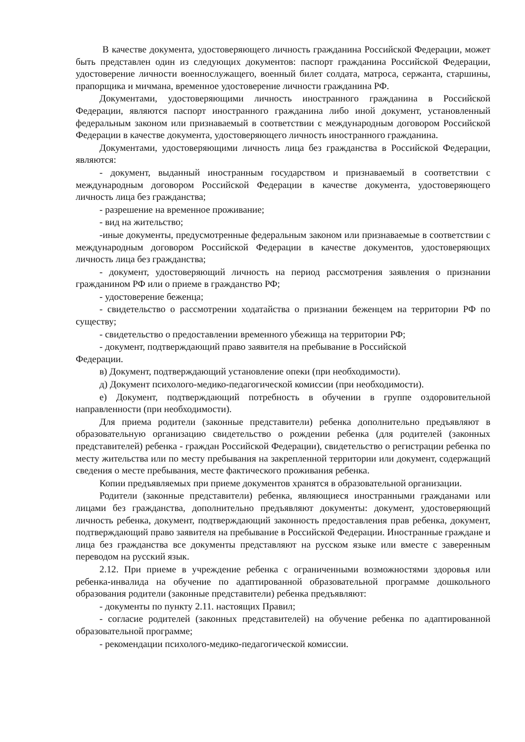В качестве документа, удостоверяющего личность гражданина Российской Федерации, может быть представлен один из следующих документов: паспорт гражданина Российской Федерации, удостоверение личности военнослужащего, военный билет солдата, матроса, сержанта, старшины, прапорщика и мичмана, временное удостоверение личности гражданина РФ.
Документами, удостоверяющими личность иностранного гражданина в Российской Федерации, являются паспорт иностранного гражданина либо иной документ, установленный федеральным законом или признаваемый в соответствии с международным договором Российской Федерации в качестве документа, удостоверяющего личность иностранного гражданина.
Документами, удостоверяющими личность лица без гражданства в Российской Федерации, являются:
- документ, выданный иностранным государством и признаваемый в соответствии с международным договором Российской Федерации в качестве документа, удостоверяющего личность лица без гражданства;
- разрешение на временное проживание;
- вид на жительство;
-иные документы, предусмотренные федеральным законом или признаваемые в соответствии с международным договором Российской Федерации в качестве документов, удостоверяющих личность лица без гражданства;
- документ, удостоверяющий личность на период рассмотрения заявления о признании гражданином РФ или о приеме в гражданство РФ;
- удостоверение беженца;
- свидетельство о рассмотрении ходатайства о признании беженцем на территории РФ по существу;
- свидетельство о предоставлении временного убежища на территории РФ;
- документ, подтверждающий право заявителя на пребывание в Российской
Федерации.
в) Документ, подтверждающий установление опеки (при необходимости).
д) Документ психолого-медико-педагогической комиссии (при необходимости).
е) Документ, подтверждающий потребность в обучении в группе оздоровительной направленности (при необходимости).
Для приема родители (законные представители) ребенка дополнительно предъявляют в образовательную организацию свидетельство о рождении ребенка (для родителей (законных представителей) ребенка - граждан Российской Федерации), свидетельство о регистрации ребенка по месту жительства или по месту пребывания на закрепленной территории или документ, содержащий сведения о месте пребывания, месте фактического проживания ребенка.
Копии предъявляемых при приеме документов хранятся в образовательной организации.
Родители (законные представители) ребенка, являющиеся иностранными гражданами или лицами без гражданства, дополнительно предъявляют документы: документ, удостоверяющий личность ребенка, документ, подтверждающий законность предоставления прав ребенка, документ, подтверждающий право заявителя на пребывание в Российской Федерации. Иностранные граждане и лица без гражданства все документы представляют на русском языке или вместе с заверенным переводом на русский язык.
2.12. При приеме в учреждение ребенка с ограниченными возможностями здоровья или ребенка-инвалида на обучение по адаптированной образовательной программе дошкольного образования родители (законные представители) ребенка предъявляют:
- документы по пункту 2.11. настоящих Правил;
- согласие родителей (законных представителей) на обучение ребенка по адаптированной образовательной программе;
- рекомендации психолого-медико-педагогической комиссии.